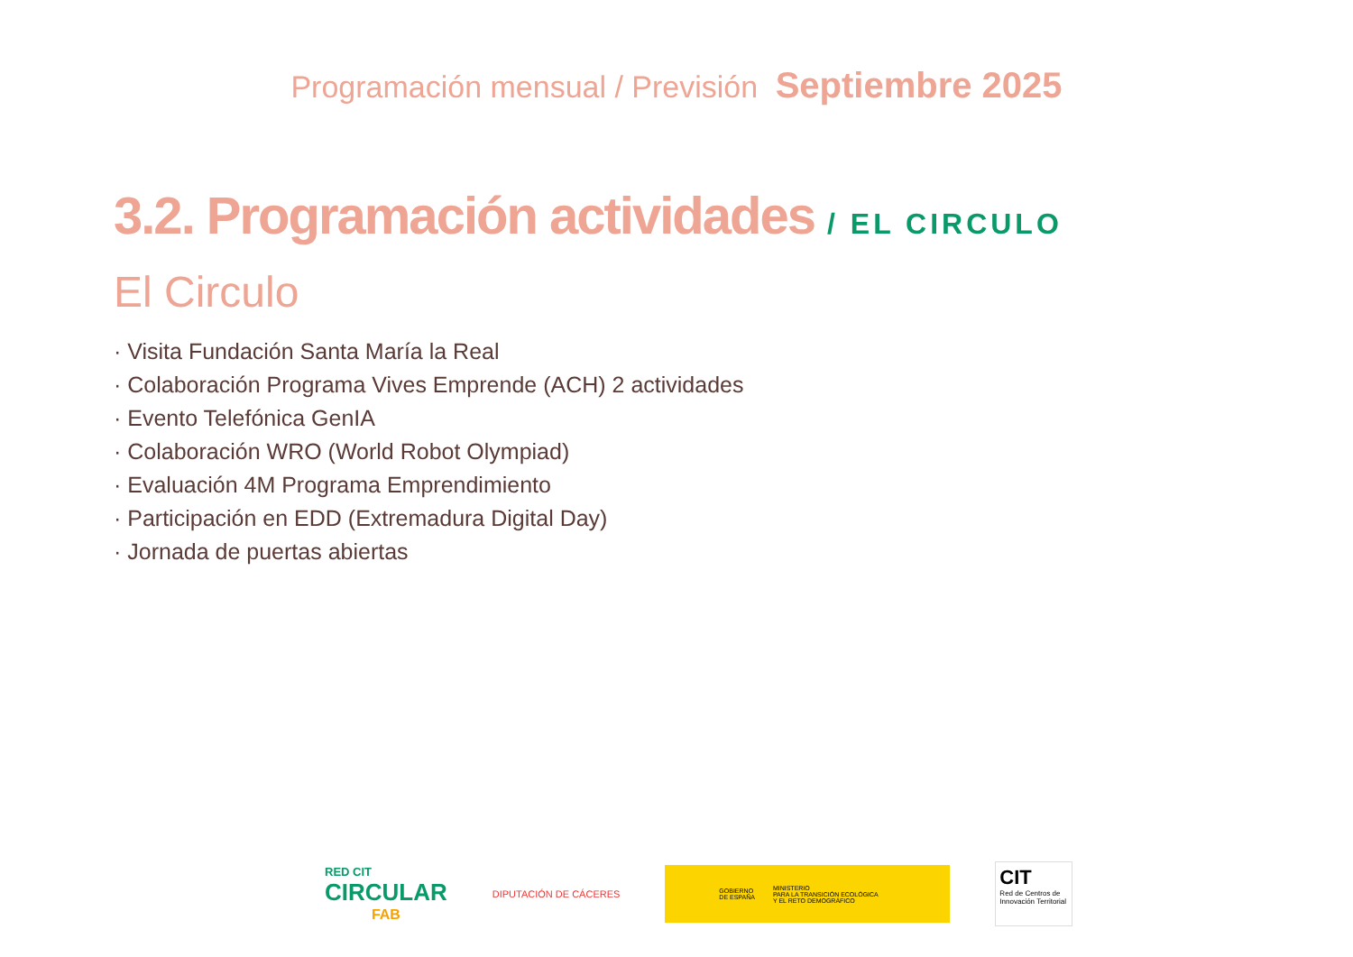Programación mensual / Previsión Septiembre 2025
3.2. Programación actividades / EL CIRCULO
El Circulo
· Visita Fundación Santa María la Real
· Colaboración Programa Vives Emprende (ACH) 2 actividades
· Evento Telefónica GenIA
· Colaboración WRO (World Robot Olympiad)
· Evaluación 4M Programa Emprendimiento
· Participación en EDD (Extremadura Digital Day)
· Jornada de puertas abiertas
RED CIT
CIRCULAR
FAB
DIPUTACIÓN DE CÁCERES
GOBIERNO
DE ESPAÑA
MINISTERIO
PARA LA TRANSICIÓN ECOLÓGICA
Y EL RETO DEMOGRÁFICO
CIT
Red de Centros de Innovación Territorial